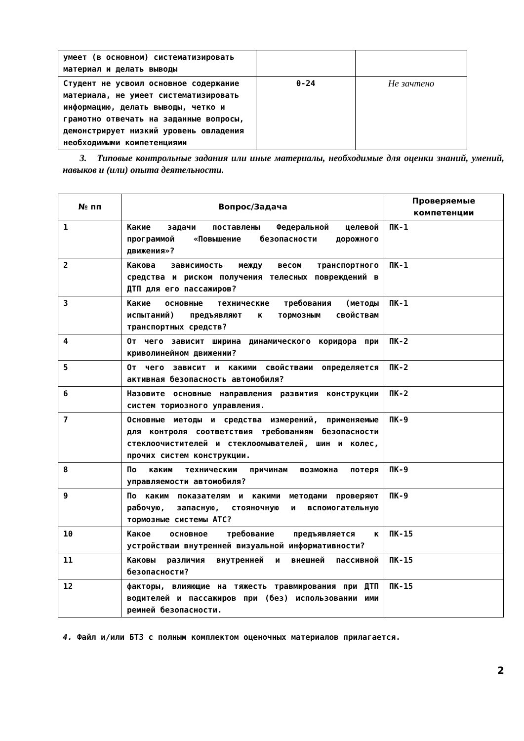| умеет (в основном) систематизировать материал и делать выводы | | |
| Студент не усвоил основное содержание материала, не умеет систематизировать информацию, делать выводы, четко и грамотно отвечать на заданные вопросы, демонстрирует низкий уровень овладения необходимыми компетенциями | 0-24 | Не зачтено |
3. Типовые контрольные задания или иные материалы, необходимые для оценки знаний, умений, навыков и (или) опыта деятельности.
| № пп | Вопрос/Задача | Проверяемые компетенции |
| --- | --- | --- |
| 1 | Какие задачи поставлены Федеральной целевой программой «Повышение безопасности дорожного движения»? | ПК-1 |
| 2 | Какова зависимость между весом транспортного средства и риском получения телесных повреждений в ДТП для его пассажиров? | ПК-1 |
| 3 | Какие основные технические требования (методы испытаний) предъявляют к тормозным свойствам транспортных средств? | ПК-1 |
| 4 | От чего зависит ширина динамического коридора при криволинейном движении? | ПК-2 |
| 5 | От чего зависит и какими свойствами определяется активная безопасность автомобиля? | ПК-2 |
| 6 | Назовите основные направления развития конструкции систем тормозного управления. | ПК-2 |
| 7 | Основные методы и средства измерений, применяемые для контроля соответствия требованиям безопасности стеклоочистителей и стеклоомывателей, шин и колес, прочих систем конструкции. | ПК-9 |
| 8 | По каким техническим причинам возможна потеря управляемости автомобиля? | ПК-9 |
| 9 | По каким показателям и какими методами проверяют рабочую, запасную, стояночную и вспомогательную тормозные системы АТС? | ПК-9 |
| 10 | Какое основное требование предъявляется к устройствам внутренней визуальной информативности? | ПК-15 |
| 11 | Каковы различия внутренней и внешней пассивной безопасности? | ПК-15 |
| 12 | факторы, влияющие на тяжесть травмирования при ДТП водителей и пассажиров при (без) использовании ими ремней безопасности. | ПК-15 |
4. Файл и/или БТЗ с полным комплектом оценочных материалов прилагается.
2